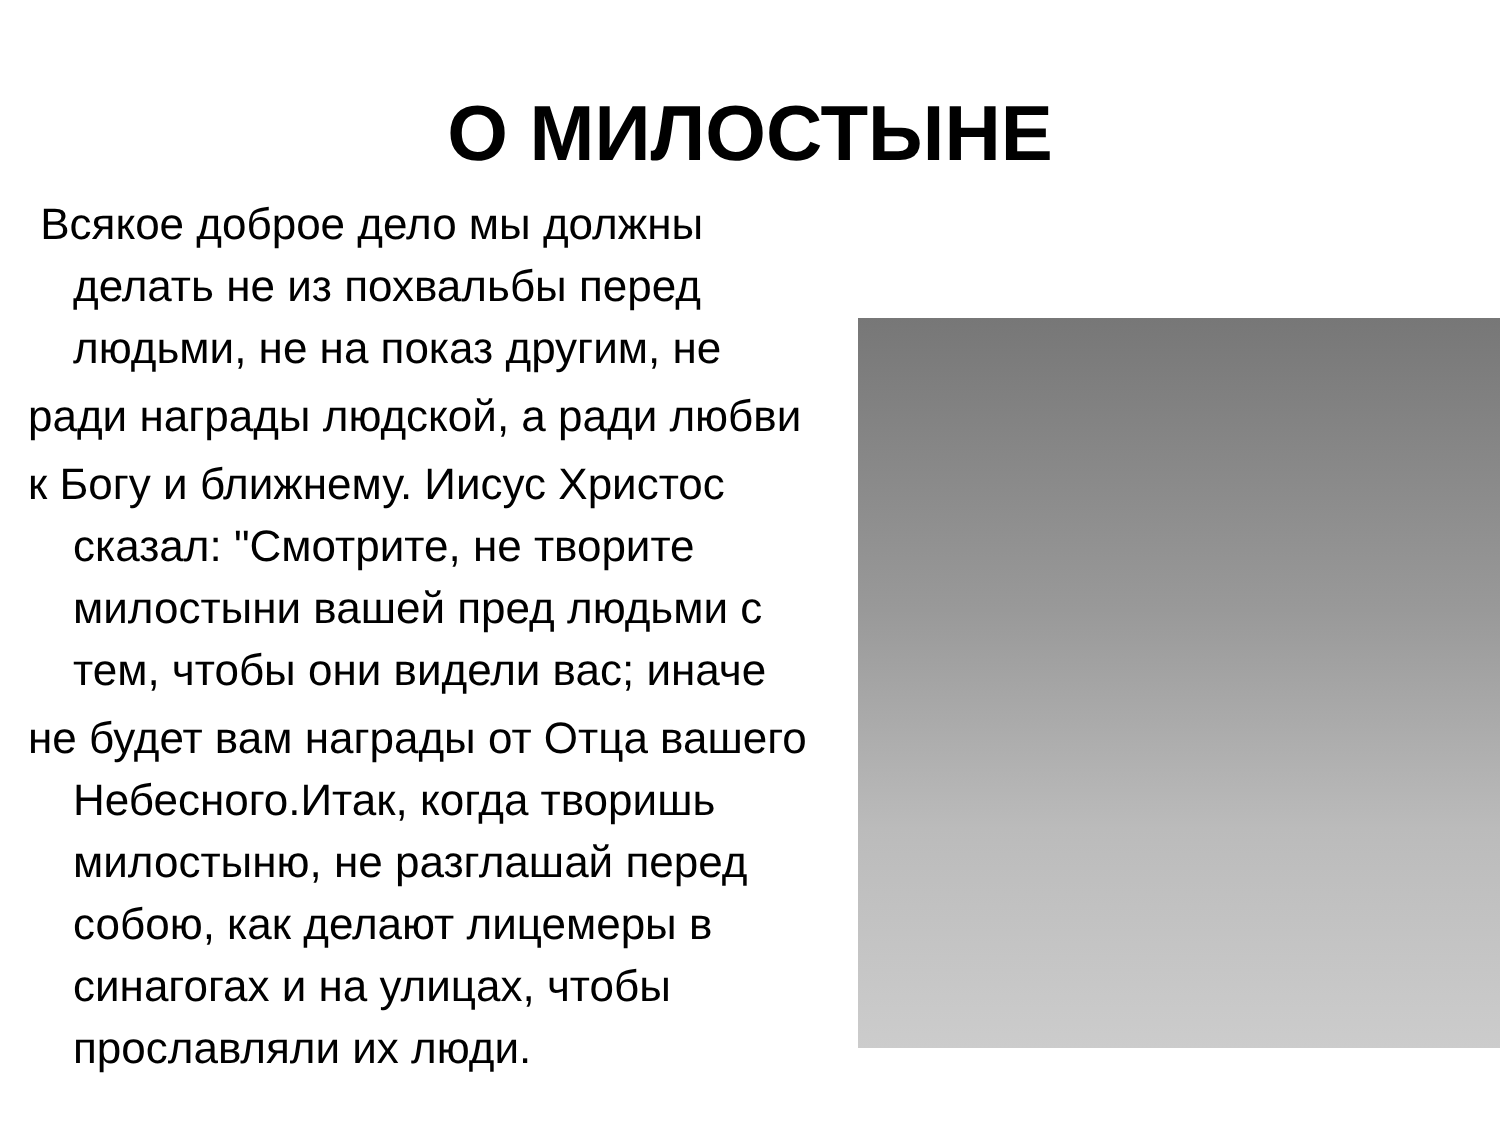О МИЛОСТЫНЕ
Всякое доброе дело мы должны делать не из похвальбы перед людьми, не на показ другим, не
ради награды людской, а ради любви
к Богу и ближнему. Иисус Христос сказал: "Смотрите, не творите милостыни вашей пред людьми с тем, чтобы они видели вас; иначе
не будет вам награды от Отца вашего Небесного.Итак, когда творишь милостыню, не разглашай перед собою, как делают лицемеры в синагогах и на улицах, чтобы прославляли их люди.